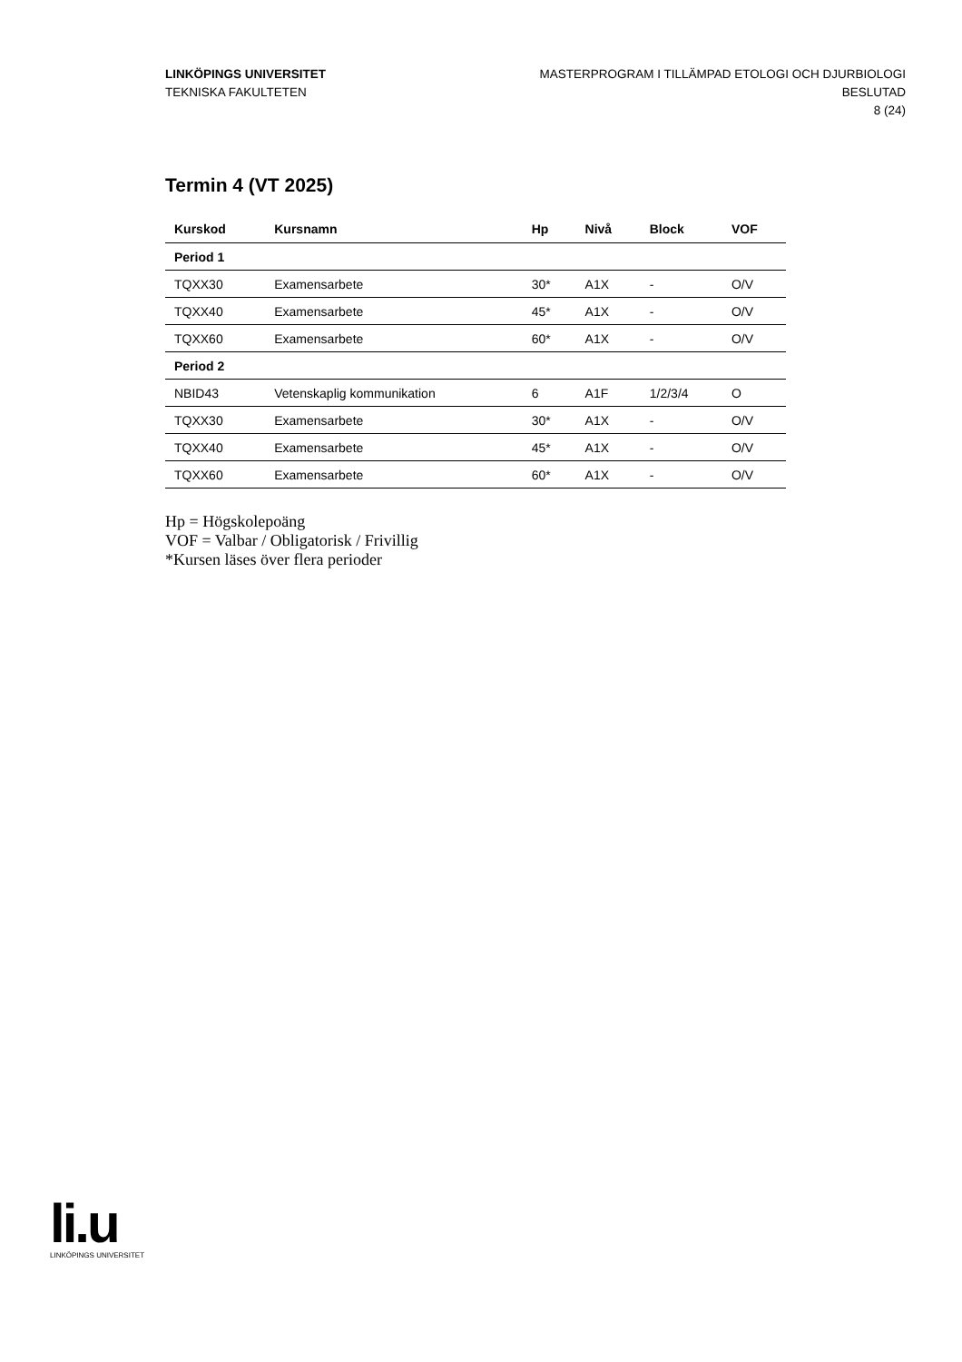LINKÖPINGS UNIVERSITET
TEKNISKA FAKULTETEN
MASTERPROGRAM I TILLÄMPAD ETOLOGI OCH DJURBIOLOGI
BESLUTAD
8 (24)
Termin 4 (VT 2025)
| Kurskod | Kursnamn | Hp | Nivå | Block | VOF |
| --- | --- | --- | --- | --- | --- |
| Period 1 | | | | | |
| TQXX30 | Examensarbete | 30* | A1X | - | O/V |
| TQXX40 | Examensarbete | 45* | A1X | - | O/V |
| TQXX60 | Examensarbete | 60* | A1X | - | O/V |
| Period 2 | | | | | |
| NBID43 | Vetenskaplig kommunikation | 6 | A1F | 1/2/3/4 | O |
| TQXX30 | Examensarbete | 30* | A1X | - | O/V |
| TQXX40 | Examensarbete | 45* | A1X | - | O/V |
| TQXX60 | Examensarbete | 60* | A1X | - | O/V |
Hp = Högskolepoäng
VOF = Valbar / Obligatorisk / Frivillig
*Kursen läses över flera perioder
li.u
LINKÖPINGS UNIVERSITET